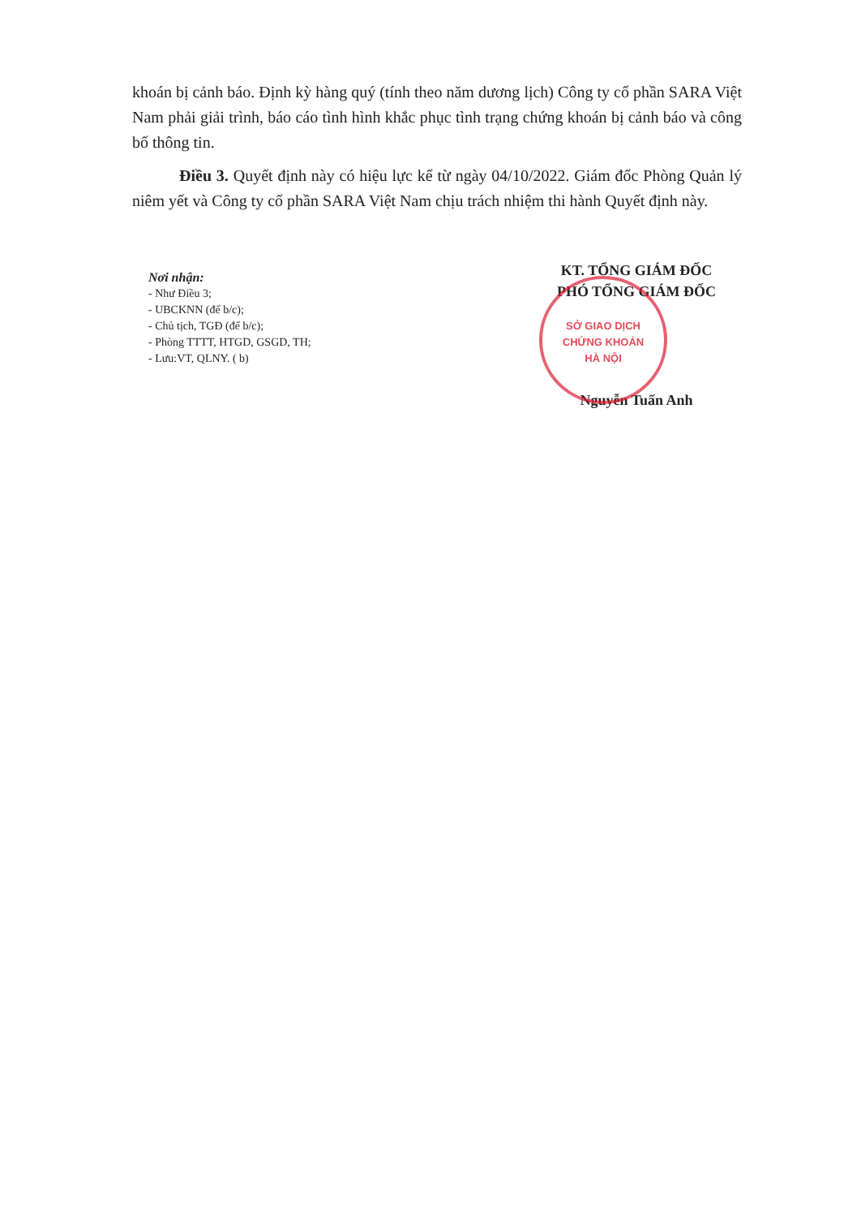khoán bị cảnh báo. Định kỳ hàng quý (tính theo năm dương lịch) Công ty cổ phần SARA Việt Nam phải giải trình, báo cáo tình hình khắc phục tình trạng chứng khoán bị cảnh báo và công bố thông tin.
Điều 3. Quyết định này có hiệu lực kể từ ngày 04/10/2022. Giám đốc Phòng Quản lý niêm yết và Công ty cổ phần SARA Việt Nam chịu trách nhiệm thi hành Quyết định này.
Nơi nhận:
- Như Điều 3;
- UBCKNN (để b/c);
- Chủ tịch, TGĐ (để b/c);
- Phòng TTTT, HTGD, GSGD, TH;
- Lưu:VT, QLNY. ( b)
KT. TỔNG GIÁM ĐỐC
PHÓ TỔNG GIÁM ĐỐC
SỞ GIAO DỊCH
CHỨNG KHOÁN
HÀ NỘI
Nguyễn Tuấn Anh